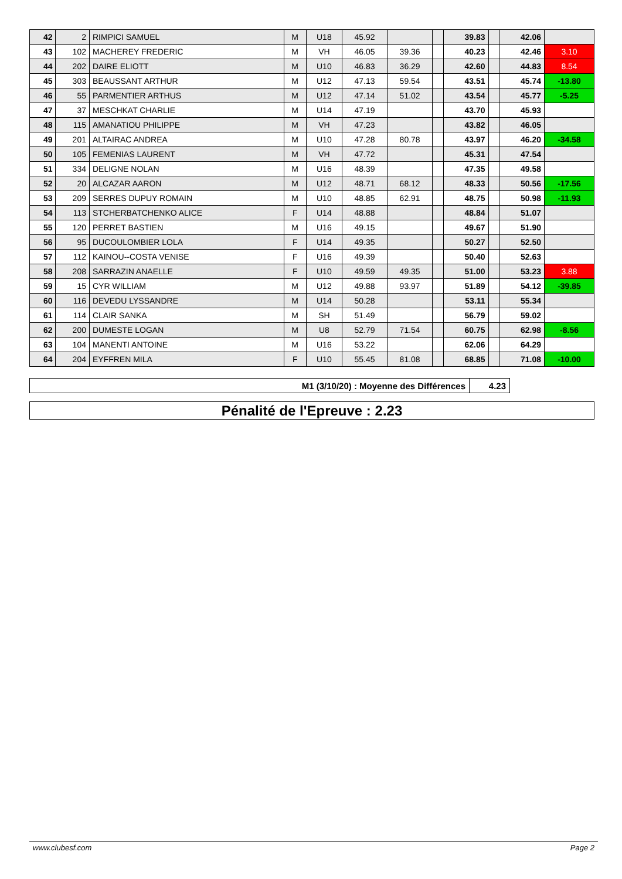| 42 | 2 | RIMPICI SAMUEL | M | U18 | 45.92 | | | 39.83 | | 42.06 | |
| 43 | 102 | MACHEREY FREDERIC | M | VH | 46.05 | 39.36 | | 40.23 | | 42.46 | 3.10 |
| 44 | 202 | DAIRE ELIOTT | M | U10 | 46.83 | 36.29 | | 42.60 | | 44.83 | 8.54 |
| 45 | 303 | BEAUSSANT ARTHUR | M | U12 | 47.13 | 59.54 | | 43.51 | | 45.74 | -13.80 |
| 46 | 55 | PARMENTIER ARTHUS | M | U12 | 47.14 | 51.02 | | 43.54 | | 45.77 | -5.25 |
| 47 | 37 | MESCHKAT CHARLIE | M | U14 | 47.19 | | | 43.70 | | 45.93 | |
| 48 | 115 | AMANATIOU PHILIPPE | M | VH | 47.23 | | | 43.82 | | 46.05 | |
| 49 | 201 | ALTAIRAC ANDREA | M | U10 | 47.28 | 80.78 | | 43.97 | | 46.20 | -34.58 |
| 50 | 105 | FEMENIAS LAURENT | M | VH | 47.72 | | | 45.31 | | 47.54 | |
| 51 | 334 | DELIGNE NOLAN | M | U16 | 48.39 | | | 47.35 | | 49.58 | |
| 52 | 20 | ALCAZAR AARON | M | U12 | 48.71 | 68.12 | | 48.33 | | 50.56 | -17.56 |
| 53 | 209 | SERRES DUPUY ROMAIN | M | U10 | 48.85 | 62.91 | | 48.75 | | 50.98 | -11.93 |
| 54 | 113 | STCHERBATCHENKO ALICE | F | U14 | 48.88 | | | 48.84 | | 51.07 | |
| 55 | 120 | PERRET BASTIEN | M | U16 | 49.15 | | | 49.67 | | 51.90 | |
| 56 | 95 | DUCOULOMBIER LOLA | F | U14 | 49.35 | | | 50.27 | | 52.50 | |
| 57 | 112 | KAINOU--COSTA VENISE | F | U16 | 49.39 | | | 50.40 | | 52.63 | |
| 58 | 208 | SARRAZIN ANAELLE | F | U10 | 49.59 | 49.35 | | 51.00 | | 53.23 | 3.88 |
| 59 | 15 | CYR WILLIAM | M | U12 | 49.88 | 93.97 | | 51.89 | | 54.12 | -39.85 |
| 60 | 116 | DEVEDU LYSSANDRE | M | U14 | 50.28 | | | 53.11 | | 55.34 | |
| 61 | 114 | CLAIR SANKA | M | SH | 51.49 | | | 56.79 | | 59.02 | |
| 62 | 200 | DUMESTE LOGAN | M | U8 | 52.79 | 71.54 | | 60.75 | | 62.98 | -8.56 |
| 63 | 104 | MANENTI ANTOINE | M | U16 | 53.22 | | | 62.06 | | 64.29 | |
| 64 | 204 | EYFFREN MILA | F | U10 | 55.45 | 81.08 | | 68.85 | | 71.08 | -10.00 |
| M1 (3/10/20) : Moyenne des Différences | 4.23 |
Pénalité de l'Epreuve : 2.23
www.clubesf.com Page 2